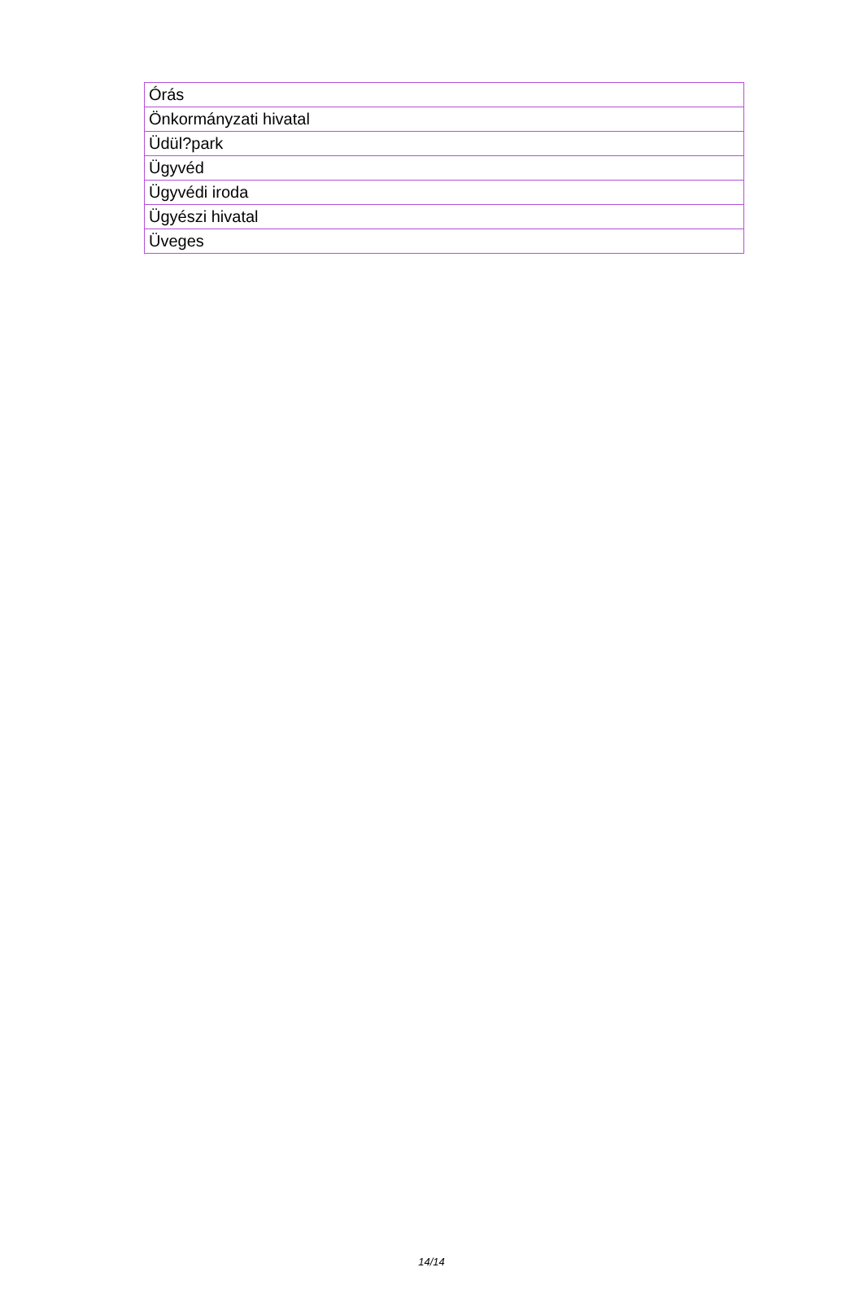| Órás |
| Önkormányzati hivatal |
| Üdül?park |
| Ügyvéd |
| Ügyvédi iroda |
| Ügyészi hivatal |
| Üveges |
14/14